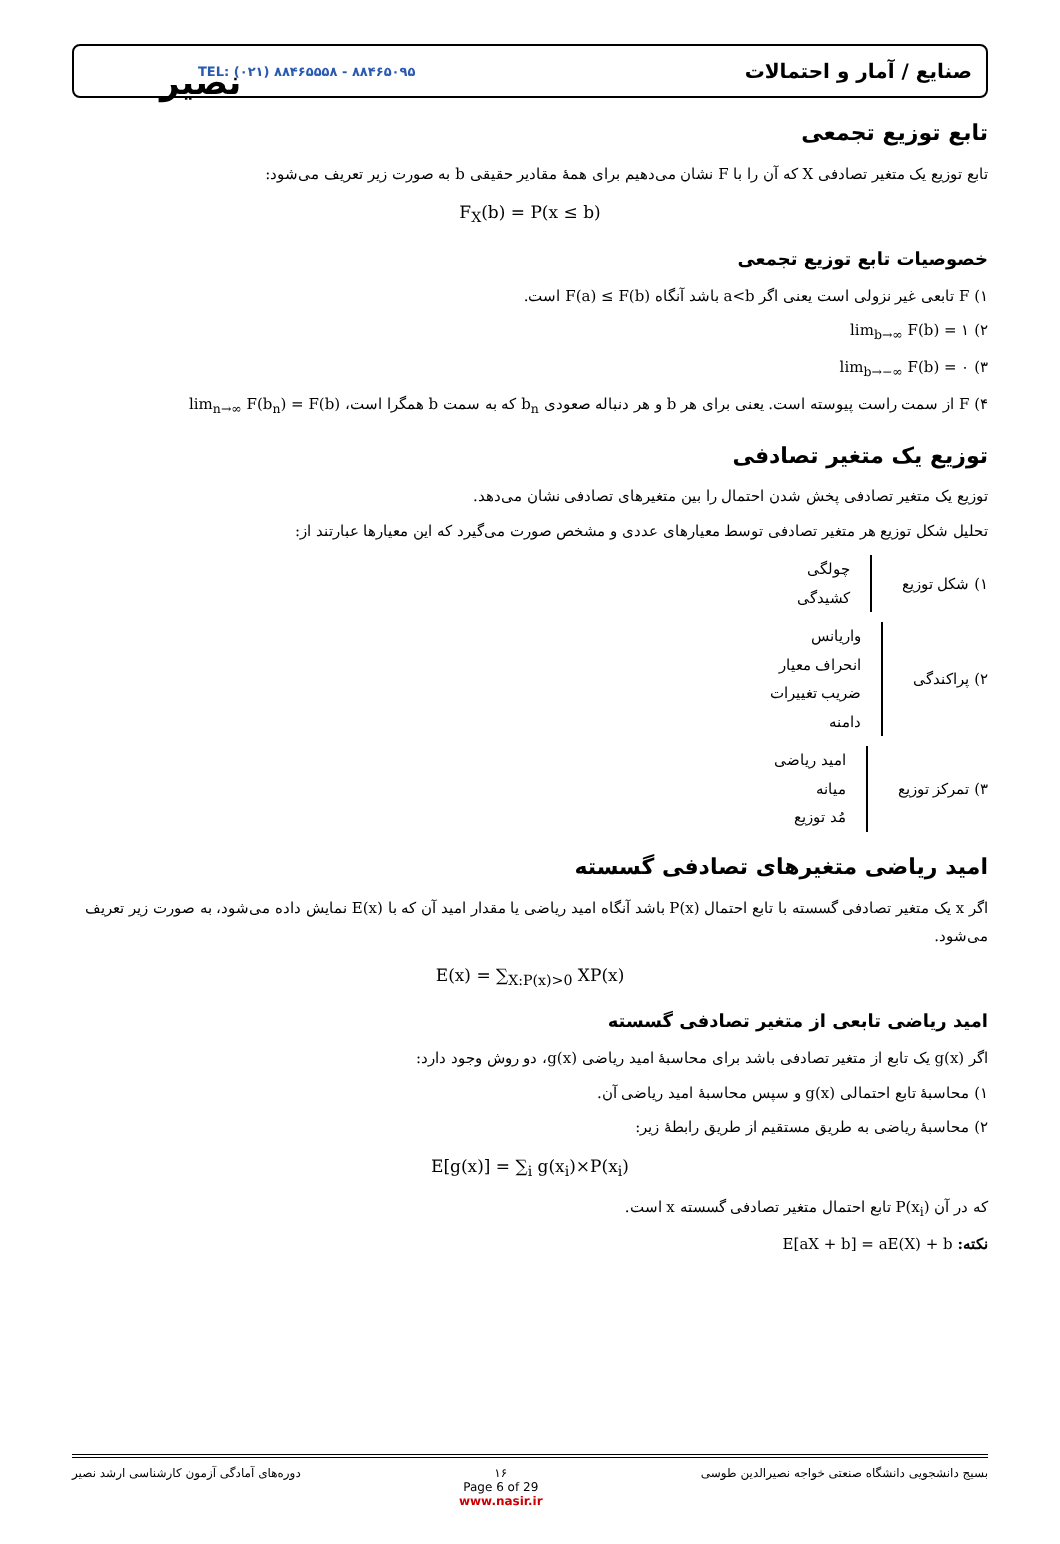نصیر
TEL: (۰۲۱) ۸۸۴۶۵۵۵۸ - ۸۸۴۶۵۰۹۵ صنایع / آمار و احتمالات
تابع توزیع تجمعی
تابع توزیع یک متغیر تصادفی X که آن را با F نشان می‌دهیم برای همهٔ مقادیر حقیقی b به صورت زیر تعریف می‌شود:
F<sub>X</sub>(b) = P(x ≤ b)
خصوصیات تابع توزیع تجمعی
۱) F تابعی غیر نزولی است یعنی اگر a<b باشد آنگاه F(a) ≤ F(b) است.
۲) lim<sub>b→∞</sub> F(b) = ۱
۳) lim<sub>b→−∞</sub> F(b) = ۰
۴) F از سمت راست پیوسته است. یعنی برای هر b و هر دنباله صعودی b<sub>n</sub> که به سمت b همگرا است، lim<sub>n→∞</sub> F(b<sub>n</sub>) = F(b)
توزیع یک متغیر تصادفی
توزیع یک متغیر تصادفی پخش شدن احتمال را بین متغیرهای تصادفی نشان می‌دهد.
تحلیل شکل توزیع هر متغیر تصادفی توسط معیارهای عددی و مشخص صورت می‌گیرد که این معیارها عبارتند از:
۱) شکل توزیع
چولگی
کشیدگی
۲) پراکندگی
واریانس
انحراف معیار
ضریب تغییرات
دامنه
۳) تمرکز توزیع
امید ریاضی
میانه
مُد توزیع
امید ریاضی متغیرهای تصادفی گسسته
اگر x یک متغیر تصادفی گسسته با تابع احتمال P(x) باشد آنگاه امید ریاضی یا مقدار امید آن که با E(x) نمایش داده می‌شود، به صورت زیر تعریف می‌شود.
E(x) = ∑<sub>X:P(x)>0</sub> XP(x)
امید ریاضی تابعی از متغیر تصادفی گسسته
اگر g(x) یک تابع از متغیر تصادفی باشد برای محاسبهٔ امید ریاضی g(x)، دو روش وجود دارد:
۱) محاسبهٔ تابع احتمالی g(x) و سپس محاسبهٔ امید ریاضی آن.
۲) محاسبهٔ ریاضی به طریق مستقیم از طریق رابطهٔ زیر:
E[g(x)] = ∑<sub>i</sub> g(x<sub>i</sub>)×P(x<sub>i</sub>)
که در آن P(x<sub>i</sub>) تابع احتمال متغیر تصادفی گسسته x است.
نکته: E[aX + b] = aE(X) + b
بسیج دانشجویی دانشگاه صنعتی خواجه نصیرالدین طوسی ۱۶
Page 6 of 29
www.nasir.ir دوره‌های آمادگی آزمون کارشناسی ارشد نصیر